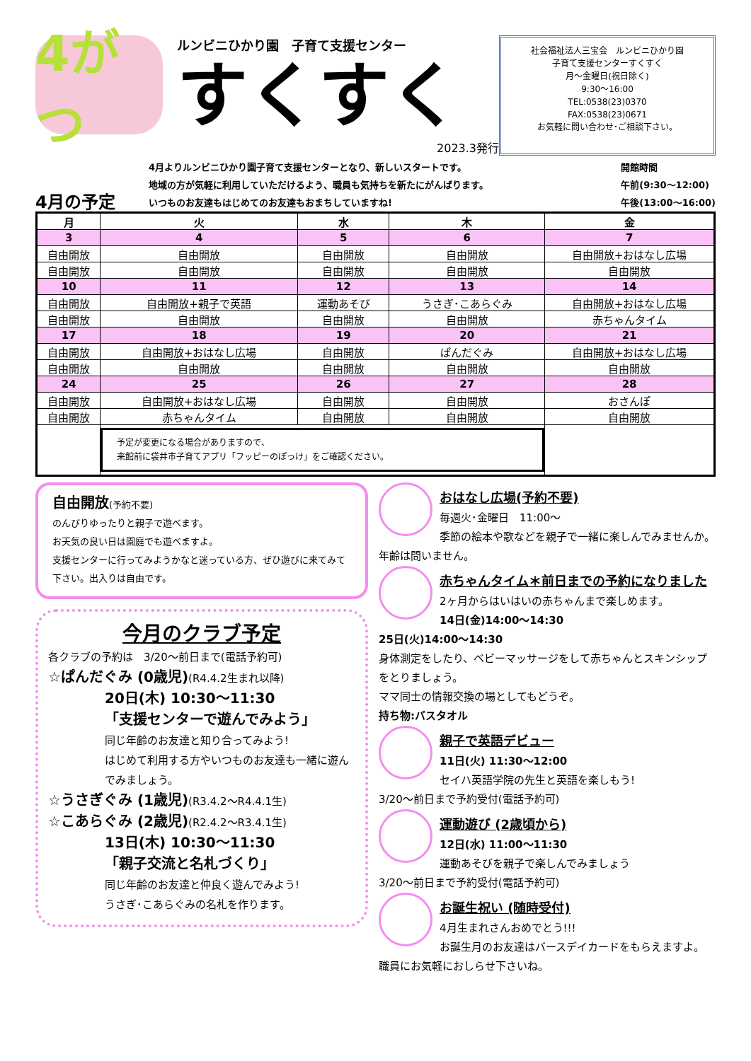4がつ
ルンビニひかり園　子育て支援センター
すくすく
2023.3発行
社会福祉法人三宝会　ルンビニひかり園
子育て支援センターすくすく
月～金曜日(祝日除く)
9:30～16:00
TEL:0538(23)0370
FAX:0538(23)0671
お気軽に問い合わせ･ご相談下さい。
4月の予定
4月よりルンビニひかり園子育て支援センターとなり、新しいスタートです。
地域の方が気軽に利用していただけるよう、職員も気持ちを新たにがんばります。
いつものお友達もはじめてのお友達もおまちしていますね!
開館時間
午前(9:30～12:00)
午後(13:00～16:00)
| 月 | 火 | 水 | 木 | 金 |
| --- | --- | --- | --- | --- |
| 3 | 4 | 5 | 6 | 7 |
| 自由開放 | 自由開放 | 自由開放 | 自由開放 | 自由開放+おはなし広場 |
| 自由開放 | 自由開放 | 自由開放 | 自由開放 | 自由開放 |
| 10 | 11 | 12 | 13 | 14 |
| 自由開放 | 自由開放+親子で英語 | 運動あそび | うさぎ･こあらぐみ | 自由開放+おはなし広場 |
| 自由開放 | 自由開放 | 自由開放 | 自由開放 | 赤ちゃんタイム |
| 17 | 18 | 19 | 20 | 21 |
| 自由開放 | 自由開放+おはなし広場 | 自由開放 | ぱんだぐみ | 自由開放+おはなし広場 |
| 自由開放 | 自由開放 | 自由開放 | 自由開放 | 自由開放 |
| 24 | 25 | 26 | 27 | 28 |
| 自由開放 | 自由開放+おはなし広場 | 自由開放 | 自由開放 | おさんぽ |
| 自由開放 | 赤ちゃんタイム | 自由開放 | 自由開放 | 自由開放 |
| | 予定が変更になる場合がありますので、 来館前に袋井市子育てアプリ「フッピーのぽっけ」をご確認ください。 | | | |
自由開放(予約不要)
のんびりゆったりと親子で遊べます。
お天気の良い日は園庭でも遊べますよ。
支援センターに行ってみようかなと迷っている方、ぜひ遊びに来てみて下さい。出入りは自由です。
今月のクラブ予定
各クラブの予約は　3/20～前日まで(電話予約可)
☆ぱんだぐみ (0歳児)(R4.4.2生まれ以降)
20日(木) 10:30～11:30
「支援センターで遊んでみよう」
同じ年齢のお友達と知り合ってみよう!
はじめて利用する方やいつものお友達も一緒に遊んでみましょう。
☆うさぎぐみ (1歳児)(R3.4.2～R4.4.1生)
☆こあらぐみ (2歳児)(R2.4.2～R3.4.1生)
13日(木) 10:30～11:30
「親子交流と名札づくり」
同じ年齢のお友達と仲良く遊んでみよう!
うさぎ･こあらぐみの名札を作ります。
おはなし広場(予約不要)
毎週火･金曜日　11:00～
季節の絵本や歌などを親子で一緒に楽しんでみませんか。年齢は問いません。
赤ちゃんタイム＊前日までの予約になりました
2ヶ月からはいはいの赤ちゃんまで楽しめます。
14日(金)14:00～14:30
25日(火)14:00～14:30
身体測定をしたり、ベビーマッサージをして赤ちゃんとスキンシップをとりましょう。
ママ同士の情報交換の場としてもどうぞ。
持ち物:バスタオル
親子で英語デビュー
11日(火) 11:30～12:00
セイハ英語学院の先生と英語を楽しもう!
3/20～前日まで予約受付(電話予約可)
運動遊び (2歳頃から)
12日(水) 11:00～11:30
運動あそびを親子で楽しんでみましょう
3/20～前日まで予約受付(電話予約可)
お誕生祝い (随時受付)
4月生まれさんおめでとう!!!
お誕生月のお友達はバースデイカードをもらえますよ。
職員にお気軽におしらせ下さいね。